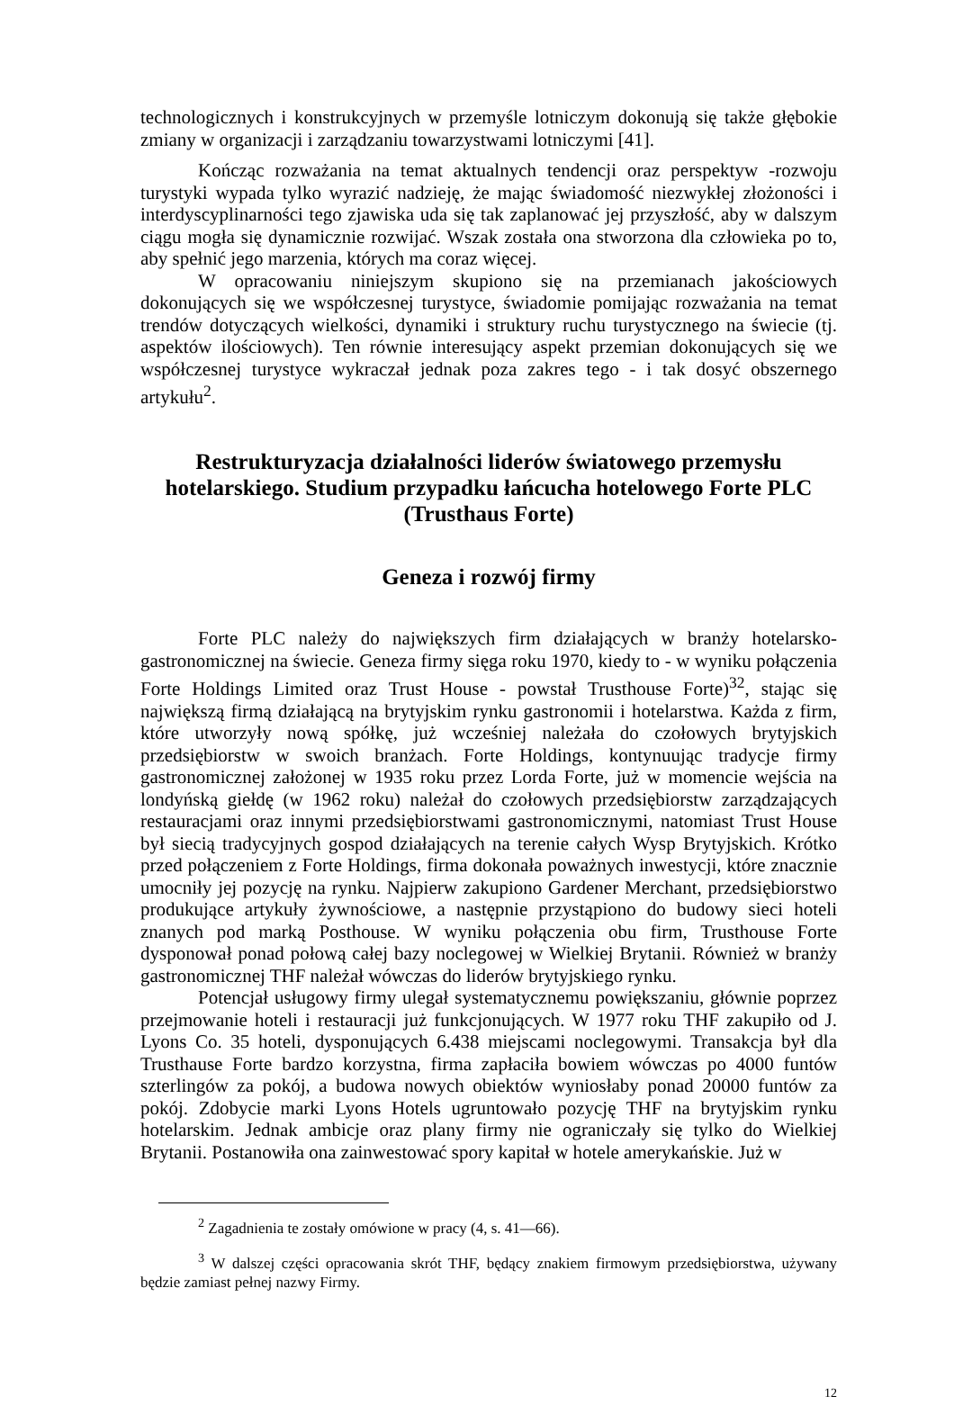technologicznych i konstrukcyjnych w przemyśle lotniczym dokonują się także głębokie zmiany w organizacji i zarządzaniu towarzystwami lotniczymi [41].
Kończąc rozważania na temat aktualnych tendencji oraz perspektyw -rozwoju turystyki wypada tylko wyrazić nadzieję, że mając świadomość niezwykłej złożoności i interdyscyplinarności tego zjawiska uda się tak zaplanować jej przyszłość, aby w dalszym ciągu mogła się dynamicznie rozwijać. Wszak została ona stworzona dla człowieka po to, aby spełnić jego marzenia, których ma coraz więcej.
W opracowaniu niniejszym skupiono się na przemianach jakościowych dokonujących się we współczesnej turystyce, świadomie pomijając rozważania na temat trendów dotyczących wielkości, dynamiki i struktury ruchu turystycznego na świecie (tj. aspektów ilościowych). Ten równie interesujący aspekt przemian dokonujących się we współczesnej turystyce wykraczał jednak poza zakres tego - i tak dosyć obszernego artykułu<sup>2</sup>.
Restrukturyzacja działalności liderów światowego przemysłu hotelarskiego. Studium przypadku łańcucha hotelowego Forte PLC (Trusthaus Forte)
Geneza i rozwój firmy
Forte PLC należy do największych firm działających w branży hotelarsko-gastronomicznej na świecie. Geneza firmy sięga roku 1970, kiedy to - w wyniku połączenia Forte Holdings Limited oraz Trust House - powstał Trusthouse Forte)<sup>32</sup>, stając się największą firmą działającą na brytyjskim rynku gastronomii i hotelarstwa. Każda z firm, które utworzyły nową spółkę, już wcześniej należała do czołowych brytyjskich przedsiębiorstw w swoich branżach. Forte Holdings, kontynuując tradycje firmy gastronomicznej założonej w 1935 roku przez Lorda Forte, już w momencie wejścia na londyńską giełdę (w 1962 roku) należał do czołowych przedsiębiorstw zarządzających restauracjami oraz innymi przedsiębiorstwami gastronomicznymi, natomiast Trust House był siecią tradycyjnych gospod działających na terenie całych Wysp Brytyjskich. Krótko przed połączeniem z Forte Holdings, firma dokonała poważnych inwestycji, które znacznie umocniły jej pozycję na rynku. Najpierw zakupiono Gardener Merchant, przedsiębiorstwo produkujące artykuły żywnościowe, a następnie przystąpiono do budowy sieci hoteli znanych pod marką Posthouse. W wyniku połączenia obu firm, Trusthouse Forte dysponował ponad połową całej bazy noclegowej w Wielkiej Brytanii. Również w branży gastronomicznej THF należał wówczas do liderów brytyjskiego rynku.
Potencjał usługowy firmy ulegał systematycznemu powiększaniu, głównie poprzez przejmowanie hoteli i restauracji już funkcjonujących. W 1977 roku THF zakupiło od J. Lyons Co. 35 hoteli, dysponujących 6.438 miejscami noclegowymi. Transakcja był dla Trusthause Forte bardzo korzystna, firma zapłaciła bowiem wówczas po 4000 funtów szterlingów za pokój, a budowa nowych obiektów wyniosłaby ponad 20000 funtów za pokój. Zdobycie marki Lyons Hotels ugruntowało pozycję THF na brytyjskim rynku hotelarskim. Jednak ambicje oraz plany firmy nie ograniczały się tylko do Wielkiej Brytanii. Postanowiła ona zainwestować spory kapitał w hotele amerykańskie. Już w
<sup>2</sup> Zagadnienia te zostały omówione w pracy (4, s. 41—66).
<sup>3</sup> W dalszej części opracowania skrót THF, będący znakiem firmowym przedsiębiorstwa, używany będzie zamiast pełnej nazwy Firmy.
12